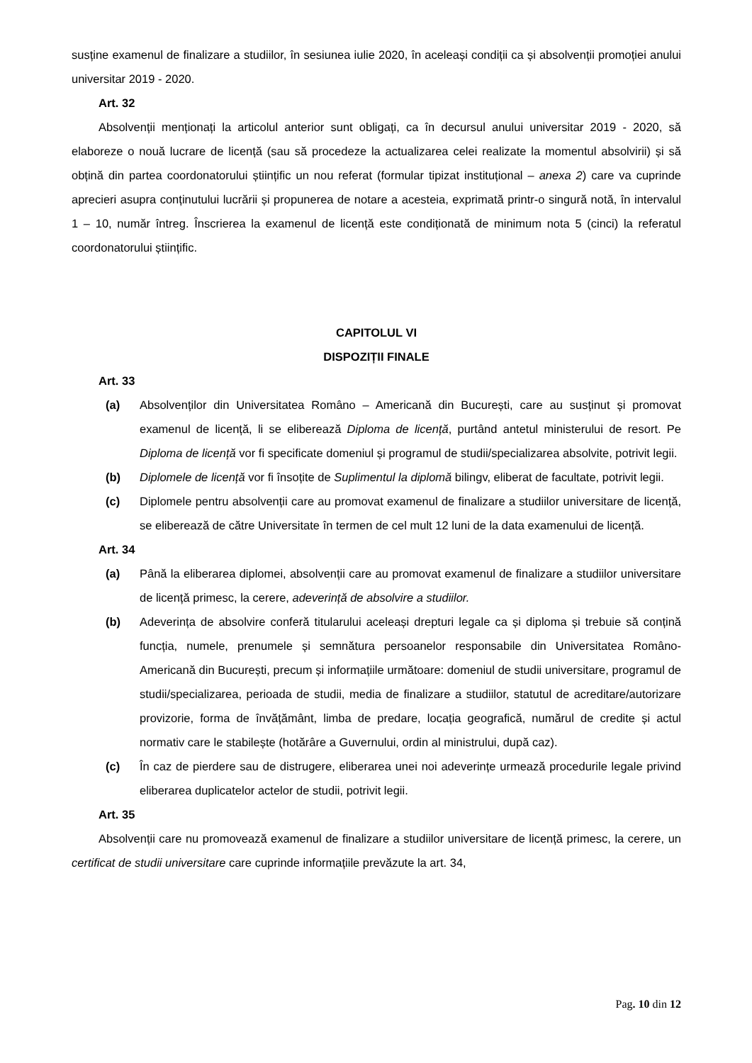susține examenul de finalizare a studiilor, în sesiunea iulie 2020, în aceleași condiții ca și absolvenții promoției anului universitar 2019 - 2020.
Art. 32
Absolvenții menționați la articolul anterior sunt obligați, ca în decursul anului universitar 2019 - 2020, să elaboreze o nouă lucrare de licență (sau să procedeze la actualizarea celei realizate la momentul absolvirii) și să obțină din partea coordonatorului științific un nou referat (formular tipizat instituțional – anexa 2) care va cuprinde aprecieri asupra conținutului lucrării și propunerea de notare a acesteia, exprimată printr-o singură notă, în intervalul 1 – 10, număr întreg. Înscrierea la examenul de licență este condiționată de minimum nota 5 (cinci) la referatul coordonatorului științific.
CAPITOLUL VI
DISPOZIȚII FINALE
Art. 33
(a) Absolvenților din Universitatea Româno – Americană din București, care au susținut și promovat examenul de licență, li se eliberează Diploma de licență, purtând antetul ministerului de resort. Pe Diploma de licență vor fi specificate domeniul și programul de studii/specializarea absolvite, potrivit legii.
(b) Diplomele de licență vor fi însoțite de Suplimentul la diplomă bilingv, eliberat de facultate, potrivit legii.
(c) Diplomele pentru absolvenții care au promovat examenul de finalizare a studiilor universitare de licență, se eliberează de către Universitate în termen de cel mult 12 luni de la data examenului de licență.
Art. 34
(a) Până la eliberarea diplomei, absolvenții care au promovat examenul de finalizare a studiilor universitare de licență primesc, la cerere, adeverință de absolvire a studiilor.
(b) Adeverința de absolvire conferă titularului aceleași drepturi legale ca și diploma și trebuie să conțină funcția, numele, prenumele și semnătura persoanelor responsabile din Universitatea Româno-Americană din București, precum și informațiile următoare: domeniul de studii universitare, programul de studii/specializarea, perioada de studii, media de finalizare a studiilor, statutul de acreditare/autorizare provizorie, forma de învățământ, limba de predare, locația geografică, numărul de credite și actul normativ care le stabilește (hotărâre a Guvernului, ordin al ministrului, după caz).
(c) În caz de pierdere sau de distrugere, eliberarea unei noi adeverințe urmează procedurile legale privind eliberarea duplicatelor actelor de studii, potrivit legii.
Art. 35
Absolvenții care nu promovează examenul de finalizare a studiilor universitare de licență primesc, la cerere, un certificat de studii universitare care cuprinde informațiile prevăzute la art. 34,
Pag. 10 din 12